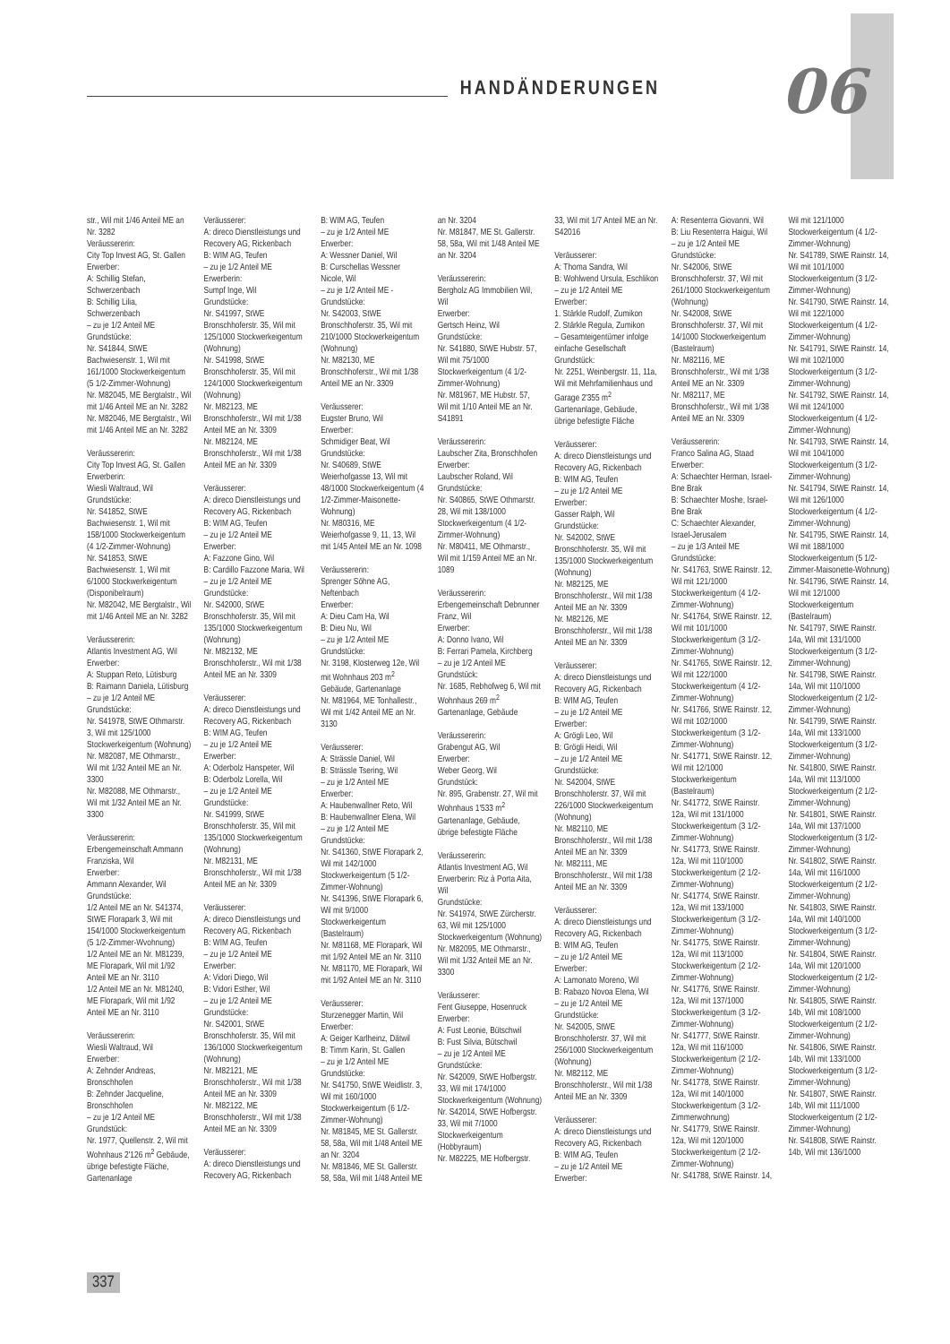HANDÄNDERUNGEN 06
str., Wil mit 1/46 Anteil ME an Nr. 3282
Veräussererin:
City Top Invest AG, St. Gallen
Erwerber:
A: Schillig Stefan, Schwerzenbach
B: Schillig Lilia, Schwerzenbach
– zu je 1/2 Anteil ME
Grundstücke:
Nr. S41844, StWE Bachwiesenstr. 1, Wil mit 161/1000 Stockwerkeigentum (5 1/2-Zimmer-Wohnung)
Nr. M82045, ME Bergtalstr., Wil mit 1/46 Anteil ME an Nr. 3282
Nr. M82046, ME Bergtalstr., Wil mit 1/46 Anteil ME an Nr. 3282
Veräussererin:
City Top Invest AG, St. Gallen
Erwerberin:
Wiesli Waltraud, Wil
Grundstücke:
Nr. S41852, StWE Bachwiesenstr. 1, Wil mit 158/1000 Stockwerkeigentum (4 1/2-Zimmer-Wohnung)
Nr. S41853, StWE Bachwiesenstr. 1, Wil mit 6/1000 Stockwerkeigentum (Disponibelraum)
Nr. M82042, ME Bergtalstr., Wil mit 1/46 Anteil ME an Nr. 3282
Veräussererin:
Atlantis Investment AG, Wil
Erwerber:
A: Stuppan Reto, Lütisburg
B: Raimann Daniela, Lütisburg
– zu je 1/2 Anteil ME
Grundstücke:
Nr. S41978, StWE Othmarstr. 3, Wil mit 125/1000 Stockwerkeigentum (Wohnung)
Nr. M82087, ME Othmarstr., Wil mit 1/32 Anteil ME an Nr. 3300
Nr. M82088, ME Othmarstr., Wil mit 1/32 Anteil ME an Nr. 3300
Veräussererin:
Erbengemeinschaft Ammann Franziska, Wil
Erwerber:
Ammann Alexander, Wil
Grundstücke:
1/2 Anteil ME an Nr. S41374, StWE Florapark 3, Wil mit 154/1000 Stockwerkeigentum (5 1/2-Zimmer-Wvohnung)
1/2 Anteil ME an Nr. M81239, ME Florapark, Wil mit 1/92 Anteil ME an Nr. 3110
1/2 Anteil ME an Nr. M81240, ME Florapark, Wil mit 1/92 Anteil ME an Nr. 3110
Veräussererin:
Wiesli Waltraud, Wil
Erwerber:
A: Zehnder Andreas, Bronschhofen
B: Zehnder Jacqueline, Bronschhofen
– zu je 1/2 Anteil ME
Grundstück:
Nr. 1977, Quellenstr. 2, Wil mit Wohnhaus 2'126 m<sup>2</sup> Gebäude, übrige befestigte Fläche, Gartenanlage
Veräusserer:
A: direco Dienstleistungs und Recovery AG, Rickenbach
B: WIM AG, Teufen
– zu je 1/2 Anteil ME
Erwerberin:
Sumpf Inge, Wil
Grundstücke:
Nr. S41997, StWE Bronschhoferstr. 35, Wil mit 125/1000 Stockwerkeigentum (Wohnung)
Nr. S41998, StWE Bronschhoferstr. 35, Wil mit 124/1000 Stockwerkeigentum (Wohnung)
Nr. M82123, ME Bronschhoferstr., Wil mit 1/38 Anteil ME an Nr. 3309
Nr. M82124, ME Bronschhoferstr., Wil mit 1/38 Anteil ME an Nr. 3309
Veräusserer:
A: direco Dienstleistungs und Recovery AG, Rickenbach
B: WIM AG, Teufen
– zu je 1/2 Anteil ME
Erwerber:
A: Fazzone Gino, Wil
B: Cardillo Fazzone Maria, Wil
– zu je 1/2 Anteil ME
Grundstücke:
Nr. S42000, StWE Bronschhoferstr. 35, Wil mit 135/1000 Stockwerkeigentum (Wohnung)
Nr. M82132, ME Bronschhoferstr., Wil mit 1/38 Anteil ME an Nr. 3309
Veräusserer:
A: direco Dienstleistungs und Recovery AG, Rickenbach
B: WIM AG, Teufen
– zu je 1/2 Anteil ME
Erwerber:
A: Oderbolz Hanspeter, Wil
B: Oderbolz Lorella, Wil
– zu je 1/2 Anteil ME
Grundstücke:
Nr. S41999, StWE Bronschhoferstr. 35, Wil mit 135/1000 Stockwerkeigentum (Wohnung)
Nr. M82131, ME Bronschhoferstr., Wil mit 1/38 Anteil ME an Nr. 3309
Veräusserer:
A: direco Dienstleistungs und Recovery AG, Rickenbach
B: WIM AG, Teufen
– zu je 1/2 Anteil ME
Erwerber:
A: Vidori Diego, Wil
B: Vidori Esther, Wil
– zu je 1/2 Anteil ME
Grundstücke:
Nr. S42001, StWE Bronschhoferstr. 35, Wil mit 136/1000 Stockwerkeigentum (Wohnung)
Nr. M82121, ME Bronschhoferstr., Wil mit 1/38 Anteil ME an Nr. 3309
Nr. M82122, ME Bronschhoferstr., Wil mit 1/38 Anteil ME an Nr. 3309
Veräusserer:
A: direco Dienstleistungs und Recovery AG, Rickenbach
B: WIM AG, Teufen
– zu je 1/2 Anteil ME
Erwerber:
A: Wessner Daniel, Wil
B: Curschellas Wessner Nicole, Wil
– zu je 1/2 Anteil ME -
Grundstücke:
Nr. S42003, StWE Bronschhoferstr. 35, Wil mit 210/1000 Stockwerkeigentum (Wohnung)
Nr. M82130, ME Bronschhoferstr., Wil mit 1/38 Anteil ME an Nr. 3309
Veräusserer:
Eugster Bruno, Wil
Erwerber:
Schmidiger Beat, Wil
Grundstücke:
Nr. S40689, StWE Weierhofgasse 13, Wil mit 48/1000 Stockwerkeigentum (4 1/2-Zimmer-Maisonette-Wohnung)
Nr. M80316, ME Weierhofgasse 9, 11, 13, Wil mit 1/45 Anteil ME an Nr. 1098
Veräussererin:
Sprenger Söhne AG, Neftenbach
Erwerber:
A: Dieu Cam Ha, Wil
B: Dieu Nu, Wil
– zu je 1/2 Anteil ME
Grundstücke:
Nr. 3198, Klosterweg 12e, Wil mit Wohnhaus 203 m<sup>2</sup> Gebäude, Gartenanlage
Nr. M81964, ME Tonhallestr., Wil mit 1/42 Anteil ME an Nr. 3130
Veräusserer:
A: Strässle Daniel, Wil
B: Strässle Tsering, Wil
– zu je 1/2 Anteil ME
Erwerber:
A: Haubenwallner Reto, Wil
B: Haubenwallner Elena, Wil
– zu je 1/2 Anteil ME
Grundstücke:
Nr. S41360, StWE Florapark 2, Wil mit 142/1000 Stockwerkeigentum (5 1/2-Zimmer-Wohnung)
Nr. S41396, StWE Florapark 6, Wil mit 9/1000 Stockwerkeigentum (Bastelraum)
Nr. M81168, ME Florapark, Wil mit 1/92 Anteil ME an Nr. 3110
Nr. M81170, ME Florapark, Wil mit 1/92 Anteil ME an Nr. 3110
Veräusserer:
Sturzenegger Martin, Wil
Erwerber:
A: Geiger Karlheinz, Dätwil
B: Timm Karin, St. Gallen
– zu je 1/2 Anteil ME
Grundstücke:
Nr. S41750, StWE Weidlistr. 3, Wil mit 160/1000 Stockwerkeigentum (6 1/2-Zimmer-Wohnung)
Nr. M81845, ME St. Gallerstr. 58, 58a, Wil mit 1/48 Anteil ME an Nr. 3204
Nr. M81846, ME St. Gallerstr. 58, 58a, Wil mit 1/48 Anteil ME an Nr. 3204
Nr. M81847, ME St. Gallerstr. 58, 58a, Wil mit 1/48 Anteil ME an Nr. 3204
Veräussererin:
Bergholz AG Immobilien Wil, Wil
Erwerber:
Gertsch Heinz, Wil
Grundstücke:
Nr. S41880, StWE Hubstr. 57, Wil mit 75/1000 Stockwerkeigentum (4 1/2-Zimmer-Wohnung)
Nr. M81967, ME Hubstr. 57, Wil mit 1/10 Anteil ME an Nr. S41891
Veräussererin:
Laubscher Zita, Bronschhofen
Erwerber:
Laubscher Roland, Wil
Grundstücke:
Nr. S40865, StWE Othmarstr. 28, Wil mit 138/1000 Stockwerkeigentum (4 1/2-Zimmer-Wohnung)
Nr. M80411, ME Othmarstr., Wil mit 1/159 Anteil ME an Nr. 1089
Veräussererin:
Erbengemeinschaft Debrunner Franz, Wil
Erwerber:
A: Donno Ivano, Wil
B: Ferrari Pamela, Kirchberg
– zu je 1/2 Anteil ME
Grundstück:
Nr. 1685, Rebhofweg 6, Wil mit Wohnhaus 269 m<sup>2</sup> Gartenanlage, Gebäude
Veräussererin:
Grabengut AG, Wil
Erwerber:
Weber Georg, Wil
Grundstück:
Nr. 895, Grabenstr. 27, Wil mit Wohnhaus 1'533 m<sup>2</sup> Gartenanlage, Gebäude, übrige befestigte Fläche
Veräussererin:
Atlantis Investment AG, Wil
Erwerberin: Riz à Porta Aita, Wil
Grundstücke:
Nr. S41974, StWE Zürcherstr. 63, Wil mit 125/1000 Stockwerkeigentum (Wohnung)
Nr. M82095, ME Othmarstr., Wil mit 1/32 Anteil ME an Nr. 3300
Veräusserer:
Fent Giuseppe, Hosenruck
Erwerber:
A: Fust Leonie, Bütschwil
B: Fust Silvia, Bütschwil
– zu je 1/2 Anteil ME
Grundstücke:
Nr. S42009, StWE Hofbergstr. 33, Wil mit 174/1000 Stockwerkeigentum (Wohnung)
Nr. S42014, StWE Hofbergstr. 33, Wil mit 7/1000 Stockwerkeigentum (Hobbyraum)
Nr. M82225, ME Hofbergstr. 33, Wil mit 1/7 Anteil ME an Nr. S42016
Veräusserer:
A: Thoma Sandra, Wil
B: Wohlwend Ursula, Eschlikon
– zu je 1/2 Anteil ME
Erwerber:
1. Stärkle Rudolf, Zumikon
2. Stärkle Regula, Zumikon
– Gesamteigentümer infolge einfache Gesellschaft
Grundstück:
Nr. 2251, Weinbergstr. 11, 11a, Wil mit Mehrfamilienhaus und Garage 2'355 m<sup>2</sup> Gartenanlage, Gebäude, übrige befestigte Fläche
Veräusserer:
A: direco Dienstleistungs und Recovery AG, Rickenbach
B: WIM AG, Teufen
– zu je 1/2 Anteil ME
Erwerber:
Gasser Ralph, Wil
Grundstücke:
Nr. S42002, StWE Bronschhoferstr. 35, Wil mit 135/1000 Stockwerkeigentum (Wohnung)
Nr. M82125, ME Bronschhoferstr., Wil mit 1/38 Anteil ME an Nr. 3309
Nr. M82126, ME Bronschhoferstr., Wil mit 1/38 Anteil ME an Nr. 3309
Veräusserer:
A: direco Dienstleistungs und Recovery AG, Rickenbach
B: WIM AG, Teufen
– zu je 1/2 Anteil ME
Erwerber:
A: Grögli Leo, Wil
B: Grögli Heidi, Wil
– zu je 1/2 Anteil ME
Grundstücke:
Nr. S42004, StWE Bronschhoferstr. 37, Wil mit 226/1000 Stockwerkeigentum (Wohnung)
Nr. M82110, ME Bronschhoferstr., Wil mit 1/38 Anteil ME an Nr. 3309
Nr. M82111, ME Bronschhoferstr., Wil mit 1/38 Anteil ME an Nr. 3309
Veräusserer:
A: direco Dienstleistungs und Recovery AG, Rickenbach
B: WIM AG, Teufen
– zu je 1/2 Anteil ME
Erwerber:
A: Lamonato Moreno, Wil
B: Rabazo Novoa Elena, Wil
– zu je 1/2 Anteil ME
Grundstücke:
Nr. S42005, StWE Bronschhoferstr. 37, Wil mit 256/1000 Stockwerkeigentum (Wohnung)
Nr. M82112, ME Bronschhoferstr., Wil mit 1/38 Anteil ME an Nr. 3309
Veräusserer:
A: direco Dienstleistungs und Recovery AG, Rickenbach
B: WIM AG, Teufen
– zu je 1/2 Anteil ME
Erwerber:
A: Resenterra Giovanni, Wil
B: Liu Resenterra Haigui, Wil
– zu je 1/2 Anteil ME
Grundstücke:
Nr. S42006, StWE Bronschhoferstr. 37, Wil mit 261/1000 Stockwerkeigentum (Wohnung)
Nr. S42008, StWE Bronschhoferstr. 37, Wil mit 14/1000 Stockwerkeigentum (Bastelraum)
Nr. M82116, ME Bronschhoferstr., Wil mit 1/38 Anteil ME an Nr. 3309
Nr. M82117, ME Bronschhoferstr., Wil mit 1/38 Anteil ME an Nr. 3309
Veräussererin:
Franco Salina AG, Staad
Erwerber:
A: Schaechter Herman, Israel-Bne Brak
B: Schaechter Moshe, Israel-Bne Brak
C: Schaechter Alexander, Israel-Jerusalem
– zu je 1/3 Anteil ME
Grundstücke:
Nr. S41763, StWE Rainstr. 12, Wil mit 121/1000 Stockwerkeigentum (4 1/2-Zimmer-Wohnung)
Nr. S41764, StWE Rainstr. 12, Wil mit 101/1000 Stockwerkeigentum (3 1/2-Zimmer-Wohnung)
Nr. S41765, StWE Rainstr. 12, Wil mit 122/1000 Stockwerkeigentum (4 1/2-Zimmer-Wohnung)
Nr. S41766, StWE Rainstr. 12, Wil mit 102/1000 Stockwerkeigentum (3 1/2-Zimmer-Wohnung)
Nr. S41771, StWE Rainstr. 12, Wil mit 12/1000 Stockwerkeigentum (Bastelraum)
Nr. S41772, StWE Rainstr. 12a, Wil mit 131/1000 Stockwerkeigentum (3 1/2-Zimmer-Wohnung)
Nr. S41773, StWE Rainstr. 12a, Wil mit 110/1000 Stockwerkeigentum (2 1/2-Zimmer-Wohnung)
Nr. S41774, StWE Rainstr. 12a, Wil mit 133/1000 Stockwerkeigentum (3 1/2-Zimmer-Wohnung)
Nr. S41775, StWE Rainstr. 12a, Wil mit 113/1000 Stockwerkeigentum (2 1/2-Zimmer-Wohnung)
Nr. S41776, StWE Rainstr. 12a, Wil mit 137/1000 Stockwerkeigentum (3 1/2-Zimmer-Wohnung)
Nr. S41777, StWE Rainstr. 12a, Wil mit 116/1000 Stockwerkeigentum (2 1/2-Zimmer-Wohnung)
Nr. S41778, StWE Rainstr. 12a, Wil mit 140/1000 Stockwerkeigentum (3 1/2-Zimmerwohnung)
Nr. S41779, StWE Rainstr. 12a, Wil mit 120/1000 Stockwerkeigentum (2 1/2-Zimmer-Wohnung)
Nr. S41788, StWE Rainstr. 14, Wil mit 121/1000 Stockwerkeigentum (4 1/2-Zimmer-Wohnung)
Nr. S41789, StWE Rainstr. 14, Wil mit 101/1000 Stockwerkeigentum (3 1/2-Zimmer-Wohnung)
Nr. S41790, StWE Rainstr. 14, Wil mit 122/1000 Stockwerkeigentum (4 1/2-Zimmer-Wohnung)
Nr. S41791, StWE Rainstr. 14, Wil mit 102/1000 Stockwerkeigentum (3 1/2-Zimmer-Wohnung)
Nr. S41792, StWE Rainstr. 14, Wil mit 124/1000 Stockwerkeigentum (4 1/2-Zimmer-Wohnung)
Nr. S41793, StWE Rainstr. 14, Wil mit 104/1000 Stockwerkeigentum (3 1/2-Zimmer-Wohnung)
Nr. S41794, StWE Rainstr. 14, Wil mit 126/1000 Stockwerkeigentum (4 1/2-Zimmer-Wohnung)
Nr. S41795, StWE Rainstr. 14, Wil mit 188/1000 Stockwerkeigentum (5 1/2-Zimmer-Maisonette-Wohnung)
Nr. S41796, StWE Rainstr. 14, Wil mit 12/1000 Stockwerkeigentum (Bastelraum)
Nr. S41797, StWE Rainstr. 14a, Wil mit 131/1000 Stockwerkeigentum (3 1/2-Zimmer-Wohnung)
Nr. S41798, StWE Rainstr. 14a, Wil mit 110/1000 Stockwerkeigentum (2 1/2-Zimmer-Wohnung)
Nr. S41799, StWE Rainstr. 14a, Wil mit 133/1000 Stockwerkeigentum (3 1/2-Zimmer-Wohnung)
Nr. S41800, StWE Rainstr. 14a, Wil mit 113/1000 Stockwerkeigentum (2 1/2-Zimmer-Wohnung)
Nr. S41801, StWE Rainstr. 14a, Wil mit 137/1000 Stockwerkeigentum (3 1/2-Zimmer-Wohnung)
Nr. S41802, StWE Rainstr. 14a, Wil mit 116/1000 Stockwerkeigentum (2 1/2-Zimmer-Wohnung)
Nr. S41803, StWE Rainstr. 14a, Wil mit 140/1000 Stockwerkeigentum (3 1/2-Zimmer-Wohnung)
Nr. S41804, StWE Rainstr. 14a, Wil mit 120/1000 Stockwerkeigentum (2 1/2-Zimmer-Wohnung)
Nr. S41805, StWE Rainstr. 14b, Wil mit 108/1000 Stockwerkeigentum (2 1/2-Zimmer-Wohnung)
Nr. S41806, StWE Rainstr. 14b, Wil mit 133/1000 Stockwerkeigentum (3 1/2-Zimmer-Wohnung)
Nr. S41807, StWE Rainstr. 14b, Wil mit 111/1000 Stockwerkeigentum (2 1/2-Zimmer-Wohnung)
Nr. S41808, StWE Rainstr. 14b, Wil mit 136/1000
337